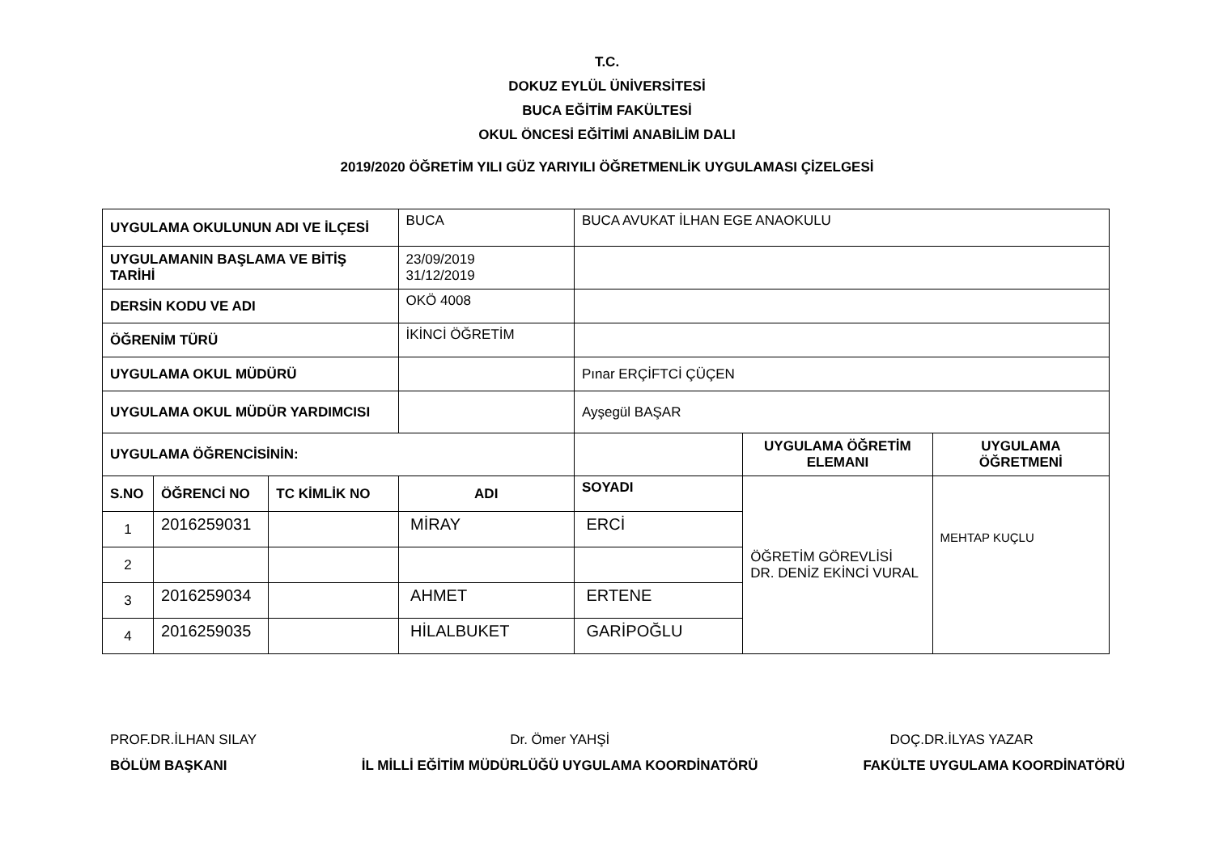T.C.
DOKUZ EYLÜL ÜNİVERSİTESİ
BUCA EĞİTİM FAKÜLTESİ
OKUL ÖNCESİ EĞİTİMİ ANABİLİM DALI
2019/2020 ÖĞRETİM YILI GÜZ YARIYILI ÖĞRETMENLİK UYGULAMASI ÇİZELGESİ
| UYGULAMA OKULUNUN ADI VE İLÇESİ | | | BUCA | BUCA AVUKAT İLHAN EGE ANAOKULU | | |
| UYGULAMANIN BAŞLAMA VE BİTİŞ TARİHİ | | | 23/09/2019 31/12/2019 | | | |
| DERSİN KODU VE ADI | | | OKÖ 4008 | | | |
| ÖĞRENİM TÜRÜ | | | İKİNCİ ÖĞRETİM | | | |
| UYGULAMA OKUL MÜDÜRÜ | | | | Pınar ERÇİFTCİ ÇÜÇEN | | |
| UYGULAMA OKUL MÜDÜR YARDIMCISI | | | | Ayşegül BAŞAR | | |
| UYGULAMA ÖĞRENCİSİNİN: | | | | | UYGULAMA ÖĞRETİM ELEMANI | UYGULAMA ÖĞRETMENİ |
| S.NO | ÖĞRENCİ NO | TC KİMLİK NO | ADI | SOYADI | ÖĞRETİM GÖREVLİSİ DR. DENİZ EKİNCİ VURAL | MEHTAP KUÇLU |
| 1 | 2016259031 | | MİRAY | ERCİ | | |
| 2 | | | | | | |
| 3 | 2016259034 | | AHMET | ERTENE | | |
| 4 | 2016259035 | | HİLALBUKET | GARİPOĞLU | | |
PROF.DR.İLHAN SILAY
BÖLÜM BAŞKANI
Dr. Ömer YAHŞİ
İL MİLLİ EĞİTİM MÜDÜRLÜĞÜ UYGULAMA KOORDİNATÖRÜ
DOÇ.DR.İLYAS YAZAR
FAKÜLTE UYGULAMA KOORDİNATÖRÜ